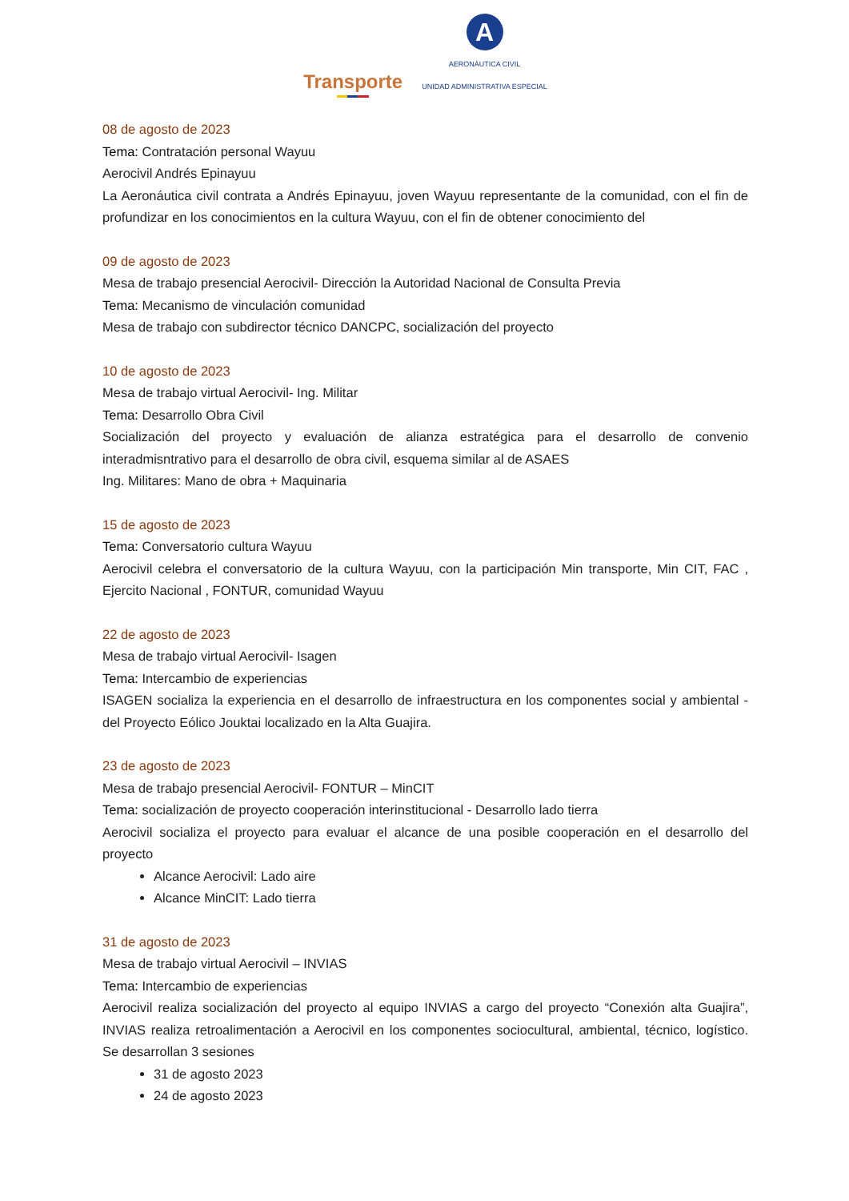Transporte
A
AERONÁUTICA CIVIL
UNIDAD ADMINISTRATIVA ESPECIAL
08 de agosto de 2023
Tema: Contratación personal Wayuu
Aerocivil Andrés Epinayuu
La Aeronáutica civil contrata a Andrés Epinayuu, joven Wayuu representante de la comunidad, con el fin de profundizar en los conocimientos en la cultura Wayuu, con el fin de obtener conocimiento del
09 de agosto de 2023
Mesa de trabajo presencial Aerocivil- Dirección la Autoridad Nacional de Consulta Previa
Tema: Mecanismo de vinculación comunidad
Mesa de trabajo con subdirector técnico DANCPC, socialización del proyecto
10 de agosto de 2023
Mesa de trabajo virtual Aerocivil- Ing. Militar
Tema: Desarrollo Obra Civil
Socialización del proyecto y evaluación de alianza estratégica para el desarrollo de convenio interadmisntrativo para el desarrollo de obra civil, esquema similar al de ASAES
Ing. Militares: Mano de obra + Maquinaria
15 de agosto de 2023
Tema: Conversatorio cultura Wayuu
Aerocivil celebra el conversatorio de la cultura Wayuu, con la participación Min transporte, Min CIT, FAC , Ejercito Nacional , FONTUR, comunidad Wayuu
22 de agosto de 2023
Mesa de trabajo virtual Aerocivil- Isagen
Tema: Intercambio de experiencias
ISAGEN socializa la experiencia en el desarrollo de infraestructura en los componentes social y ambiental - del Proyecto Eólico Jouktai localizado en la Alta Guajira.
23 de agosto de 2023
Mesa de trabajo presencial Aerocivil- FONTUR – MinCIT
Tema: socialización de proyecto cooperación interinstitucional - Desarrollo lado tierra
Aerocivil socializa el proyecto para evaluar el alcance de una posible cooperación en el desarrollo del proyecto
Alcance Aerocivil: Lado aire
Alcance MinCIT: Lado tierra
31 de agosto de 2023
Mesa de trabajo virtual Aerocivil – INVIAS
Tema: Intercambio de experiencias
Aerocivil realiza socialización del proyecto al equipo INVIAS a cargo del proyecto “Conexión alta Guajira”, INVIAS realiza retroalimentación a Aerocivil en los componentes sociocultural, ambiental, técnico, logístico. Se desarrollan 3 sesiones
31 de agosto 2023
24 de agosto 2023